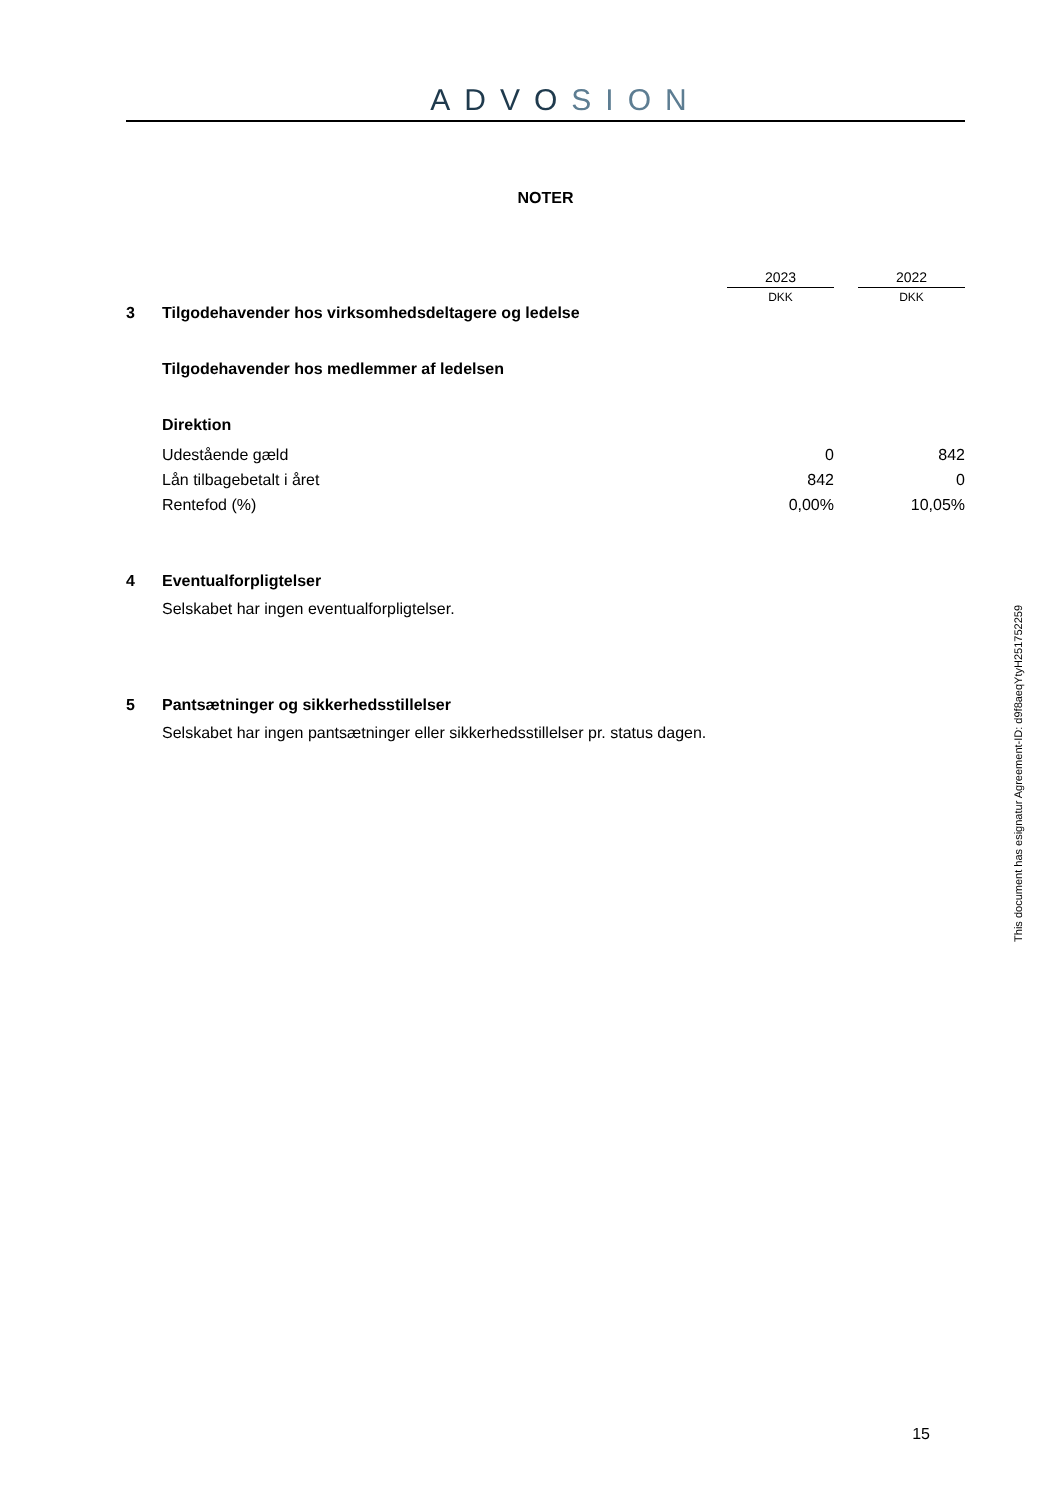ADVOSION
NOTER
| | | 2023 | | 2022 |
| | | DKK | | DKK |
| 3 | Tilgodehavender hos virksomhedsdeltagere og ledelse | | | |
| | Tilgodehavender hos medlemmer af ledelsen | | | |
| | Direktion | | | |
| | Udestående gæld | 0 | | 842 |
| | Lån tilbagebetalt i året | 842 | | 0 |
| | Rentefod (%) | 0,00% | | 10,05% |
| 4 | Eventualforpligtelser | | | |
| | Selskabet har ingen eventualforpligtelser. | | | |
| 5 | Pantsætninger og sikkerhedsstillelser | | | |
| | Selskabet har ingen pantsætninger eller sikkerhedsstillelser pr. status dagen. | | | |
15
This document has esignatur Agreement-ID: d9f8aeqYtyH251752259